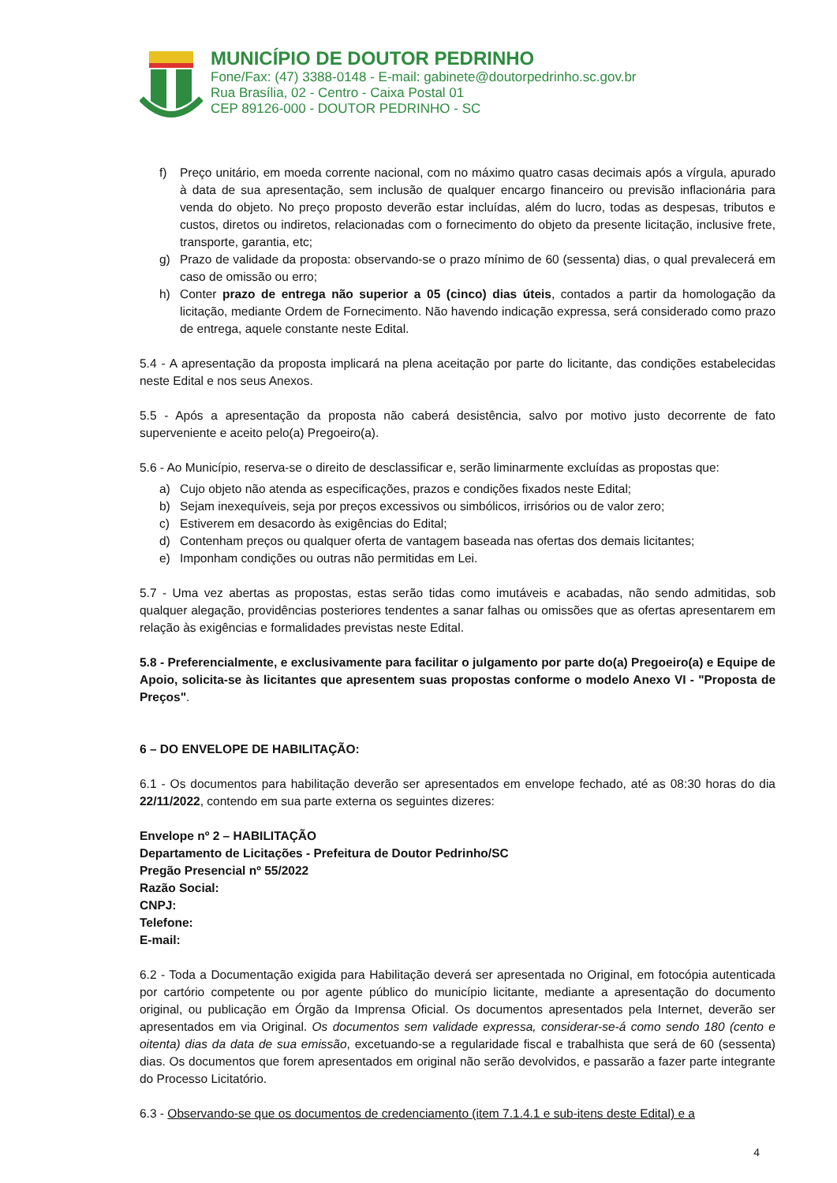MUNICÍPIO DE DOUTOR PEDRINHO
Fone/Fax: (47) 3388-0148 - E-mail: gabinete@doutorpedrinho.sc.gov.br
Rua Brasília, 02 - Centro - Caixa Postal 01
CEP 89126-000 - DOUTOR PEDRINHO - SC
f) Preço unitário, em moeda corrente nacional, com no máximo quatro casas decimais após a vírgula, apurado à data de sua apresentação, sem inclusão de qualquer encargo financeiro ou previsão inflacionária para venda do objeto. No preço proposto deverão estar incluídas, além do lucro, todas as despesas, tributos e custos, diretos ou indiretos, relacionadas com o fornecimento do objeto da presente licitação, inclusive frete, transporte, garantia, etc;
g) Prazo de validade da proposta: observando-se o prazo mínimo de 60 (sessenta) dias, o qual prevalecerá em caso de omissão ou erro;
h) Conter prazo de entrega não superior a 05 (cinco) dias úteis, contados a partir da homologação da licitação, mediante Ordem de Fornecimento. Não havendo indicação expressa, será considerado como prazo de entrega, aquele constante neste Edital.
5.4 - A apresentação da proposta implicará na plena aceitação por parte do licitante, das condições estabelecidas neste Edital e nos seus Anexos.
5.5 - Após a apresentação da proposta não caberá desistência, salvo por motivo justo decorrente de fato superveniente e aceito pelo(a) Pregoeiro(a).
5.6 - Ao Município, reserva-se o direito de desclassificar e, serão liminarmente excluídas as propostas que:
a) Cujo objeto não atenda as especificações, prazos e condições fixados neste Edital;
b) Sejam inexequíveis, seja por preços excessivos ou simbólicos, irrisórios ou de valor zero;
c) Estiverem em desacordo às exigências do Edital;
d) Contenham preços ou qualquer oferta de vantagem baseada nas ofertas dos demais licitantes;
e) Imponham condições ou outras não permitidas em Lei.
5.7 - Uma vez abertas as propostas, estas serão tidas como imutáveis e acabadas, não sendo admitidas, sob qualquer alegação, providências posteriores tendentes a sanar falhas ou omissões que as ofertas apresentarem em relação às exigências e formalidades previstas neste Edital.
5.8 - Preferencialmente, e exclusivamente para facilitar o julgamento por parte do(a) Pregoeiro(a) e Equipe de Apoio, solicita-se às licitantes que apresentem suas propostas conforme o modelo Anexo VI - "Proposta de Preços".
6 – DO ENVELOPE DE HABILITAÇÃO:
6.1 - Os documentos para habilitação deverão ser apresentados em envelope fechado, até as 08:30 horas do dia 22/11/2022, contendo em sua parte externa os seguintes dizeres:
Envelope nº 2 – HABILITAÇÃO
Departamento de Licitações - Prefeitura de Doutor Pedrinho/SC
Pregão Presencial nº 55/2022
Razão Social:
CNPJ:
Telefone:
E-mail:
6.2 - Toda a Documentação exigida para Habilitação deverá ser apresentada no Original, em fotocópia autenticada por cartório competente ou por agente público do município licitante, mediante a apresentação do documento original, ou publicação em Órgão da Imprensa Oficial. Os documentos apresentados pela Internet, deverão ser apresentados em via Original. Os documentos sem validade expressa, considerar-se-á como sendo 180 (cento e oitenta) dias da data de sua emissão, excetuando-se a regularidade fiscal e trabalhista que será de 60 (sessenta) dias. Os documentos que forem apresentados em original não serão devolvidos, e passarão a fazer parte integrante do Processo Licitatório.
6.3 - Observando-se que os documentos de credenciamento (item 7.1.4.1 e sub-itens deste Edital) e a
4